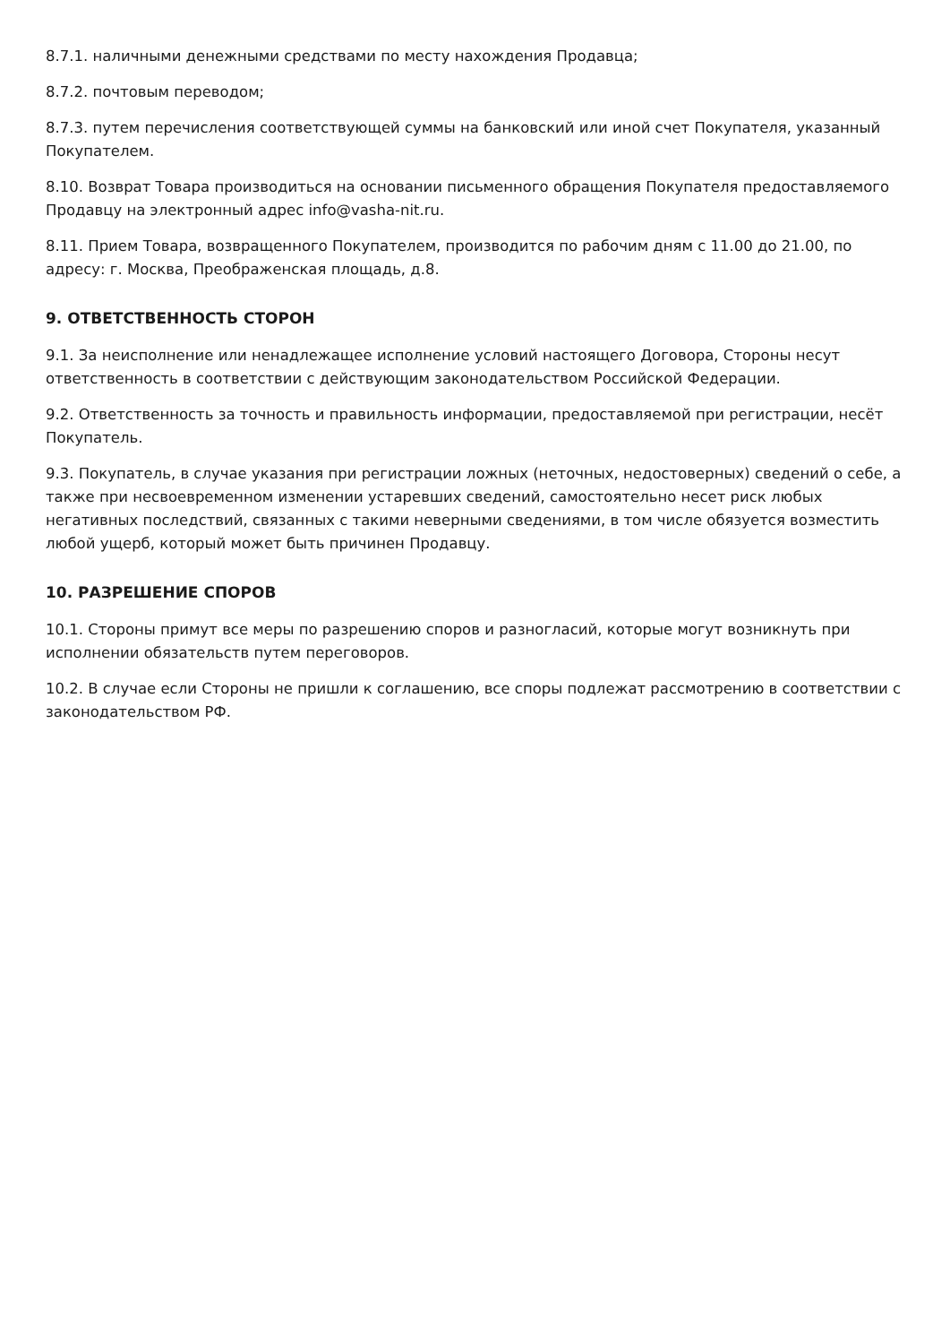8.7.1. наличными денежными средствами по месту нахождения Продавца;
8.7.2. почтовым переводом;
8.7.3. путем перечисления соответствующей суммы на банковский или иной счет Покупателя, указанный Покупателем.
8.10. Возврат Товара производиться на основании письменного обращения Покупателя предоставляемого Продавцу на электронный адрес info@vasha-nit.ru.
8.11. Прием Товара, возвращенного Покупателем, производится по рабочим дням с 11.00 до 21.00, по адресу: г. Москва, Преображенская площадь, д.8.
9. ОТВЕТСТВЕННОСТЬ СТОРОН
9.1. За неисполнение или ненадлежащее исполнение условий настоящего Договора, Стороны несут ответственность в соответствии с действующим законодательством Российской Федерации.
9.2. Ответственность за точность и правильность информации, предоставляемой при регистрации, несёт Покупатель.
9.3. Покупатель, в случае указания при регистрации ложных (неточных, недостоверных) сведений о себе, а также при несвоевременном изменении устаревших сведений, самостоятельно несет риск любых негативных последствий, связанных с такими неверными сведениями, в том числе обязуется возместить любой ущерб, который может быть причинен Продавцу.
10. РАЗРЕШЕНИЕ СПОРОВ
10.1. Стороны примут все меры по разрешению споров и разногласий, которые могут возникнуть при исполнении обязательств путем переговоров.
10.2. В случае если Стороны не пришли к соглашению, все споры подлежат рассмотрению в соответствии с законодательством РФ.